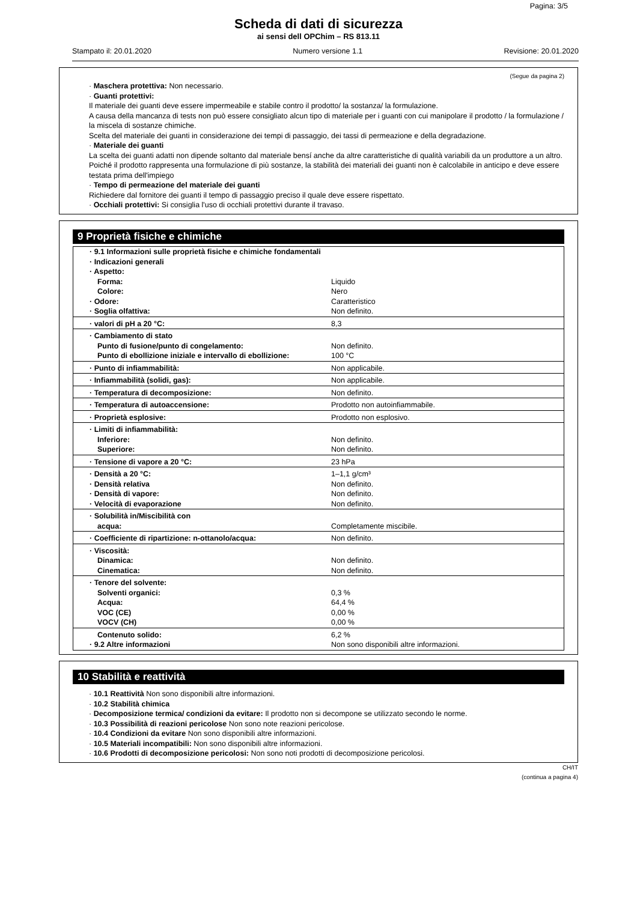Pagina: 3/5
Scheda di dati di sicurezza
ai sensi dell OPChim – RS 813.11
Stampato il: 20.01.2020 Numero versione 1.1 Revisione: 20.01.2020
(Segue da pagina 2)
· Maschera protettiva: Non necessario.
· Guanti protettivi:
Il materiale dei guanti deve essere impermeabile e stabile contro il prodotto/ la sostanza/ la formulazione.
A causa della mancanza di tests non può essere consigliato alcun tipo di materiale per i guanti con cui manipolare il prodotto / la formulazione / la miscela di sostanze chimiche.
Scelta del materiale dei guanti in considerazione dei tempi di passaggio, dei tassi di permeazione e della degradazione.
· Materiale dei guanti
La scelta dei guanti adatti non dipende soltanto dal materiale bensí anche da altre caratteristiche di qualità variabili da un produttore a un altro. Poiché il prodotto rappresenta una formulazione di più sostanze, la stabilità dei materiali dei guanti non è calcolabile in anticipo e deve essere testata prima dell'impiego
· Tempo di permeazione del materiale dei guanti
Richiedere dal fornitore dei guanti il tempo di passaggio preciso il quale deve essere rispettato.
· Occhiali protettivi: Si consiglia l'uso di occhiali protettivi durante il travaso.
9 Proprietà fisiche e chimiche
| · 9.1 Informazioni sulle proprietà fisiche e chimiche fondamentali | |
| · Indicazioni generali | |
| · Aspetto: | |
| Forma: | Liquido |
| Colore: | Nero |
| · Odore: | Caratteristico |
| · Soglia olfattiva: | Non definito. |
| · valori di pH a 20 °C: | 8,3 |
| · Cambiamento di stato | |
| Punto di fusione/punto di congelamento: | Non definito. |
| Punto di ebollizione iniziale e intervallo di ebollizione: | 100 °C |
| · Punto di infiammabilità: | Non applicabile. |
| · Infiammabilità (solidi, gas): | Non applicabile. |
| · Temperatura di decomposizione: | Non definito. |
| · Temperatura di autoaccensione: | Prodotto non autoinfiammabile. |
| · Proprietà esplosive: | Prodotto non esplosivo. |
| · Limiti di infiammabilità: | |
| Inferiore: | Non definito. |
| Superiore: | Non definito. |
| · Tensione di vapore a 20 °C: | 23 hPa |
| · Densità a 20 °C: | 1–1,1 g/cm³ |
| · Densità relativa | Non definito. |
| · Densità di vapore: | Non definito. |
| · Velocità di evaporazione | Non definito. |
| · Solubilità in/Miscibilità con | |
| acqua: | Completamente miscibile. |
| · Coefficiente di ripartizione: n-ottanolo/acqua: | Non definito. |
| · Viscosità: | |
| Dinamica: | Non definito. |
| Cinematica: | Non definito. |
| · Tenore del solvente: | |
| Solventi organici: | 0,3 % |
| Acqua: | 64,4 % |
| VOC (CE) | 0,00 % |
| VOCV (CH) | 0,00 % |
| Contenuto solido: | 6,2 % |
| · 9.2 Altre informazioni | Non sono disponibili altre informazioni. |
10 Stabilità e reattività
· 10.1 Reattività Non sono disponibili altre informazioni.
· 10.2 Stabilità chimica
· Decomposizione termica/ condizioni da evitare: Il prodotto non si decompone se utilizzato secondo le norme.
· 10.3 Possibilità di reazioni pericolose Non sono note reazioni pericolose.
· 10.4 Condizioni da evitare Non sono disponibili altre informazioni.
· 10.5 Materiali incompatibili: Non sono disponibili altre informazioni.
· 10.6 Prodotti di decomposizione pericolosi: Non sono noti prodotti di decomposizione pericolosi.
CH/IT
(continua a pagina 4)